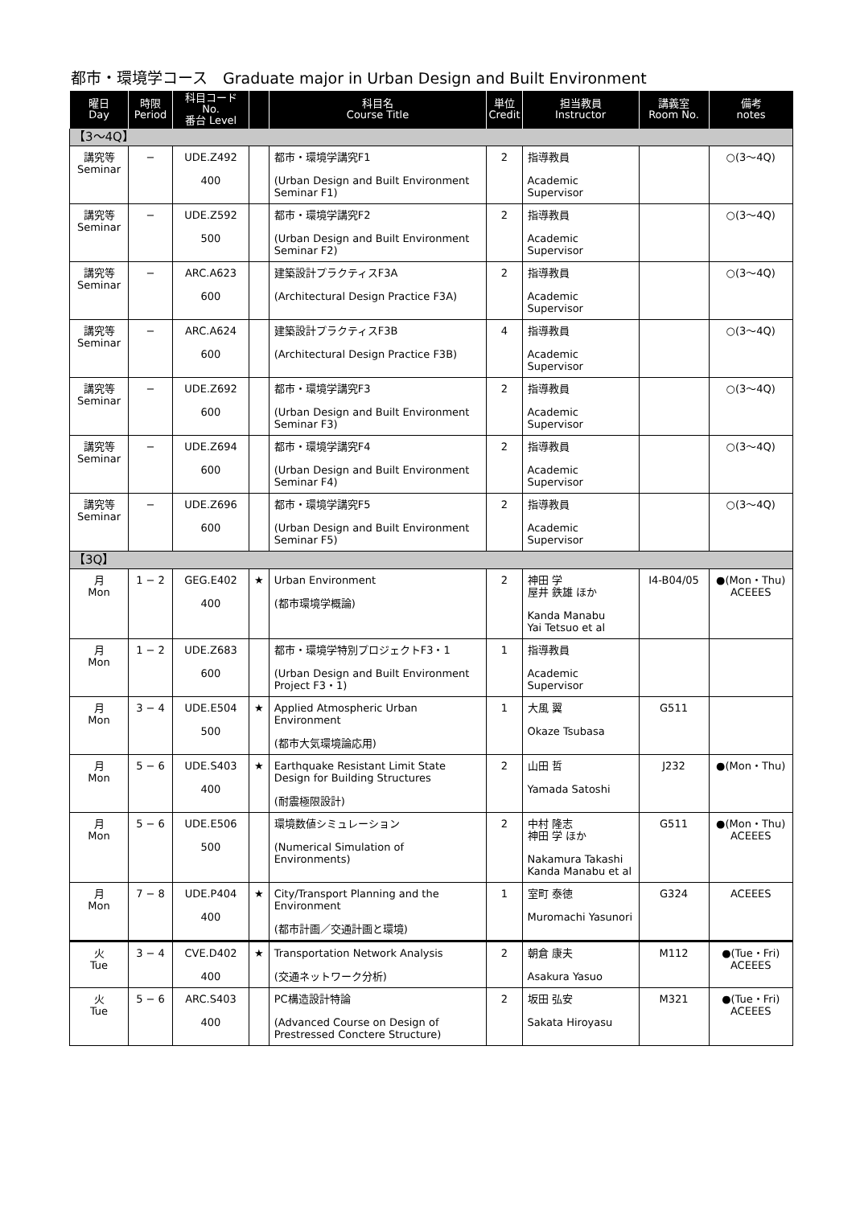都市・環境学コース　Graduate major in Urban Design and Built Environment
| 曜日 Day | 時限 Period | 科目コード No. 番台 Level | | 科目名 Course Title | 単位 Credit | 担当教員 Instructor | 講義室 Room No. | 備考 notes |
| --- | --- | --- | --- | --- | --- | --- | --- | --- |
| 【3〜4Q】 | | | | | | | | |
| 講究等 Seminar | − | UDE.Z492 400 | | 都市・環境学講究F1 (Urban Design and Built Environment Seminar F1) | 2 | 指導教員 Academic Supervisor | | ○(3〜4Q) |
| 講究等 Seminar | − | UDE.Z592 500 | | 都市・環境学講究F2 (Urban Design and Built Environment Seminar F2) | 2 | 指導教員 Academic Supervisor | | ○(3〜4Q) |
| 講究等 Seminar | − | ARC.A623 600 | | 建築設計プラクティスF3A (Architectural Design Practice F3A) | 2 | 指導教員 Academic Supervisor | | ○(3〜4Q) |
| 講究等 Seminar | − | ARC.A624 600 | | 建築設計プラクティスF3B (Architectural Design Practice F3B) | 4 | 指導教員 Academic Supervisor | | ○(3〜4Q) |
| 講究等 Seminar | − | UDE.Z692 600 | | 都市・環境学講究F3 (Urban Design and Built Environment Seminar F3) | 2 | 指導教員 Academic Supervisor | | ○(3〜4Q) |
| 講究等 Seminar | − | UDE.Z694 600 | | 都市・環境学講究F4 (Urban Design and Built Environment Seminar F4) | 2 | 指導教員 Academic Supervisor | | ○(3〜4Q) |
| 講究等 Seminar | − | UDE.Z696 600 | | 都市・環境学講究F5 (Urban Design and Built Environment Seminar F5) | 2 | 指導教員 Academic Supervisor | | ○(3〜4Q) |
| 【3Q】 | | | | | | | | |
| 月 Mon | 1 − 2 | GEG.E402 400 | ★ | Urban Environment (都市環境学概論) | 2 | 神田 学 屋井 鉄雄 ほか Kanda Manabu Yai Tetsuo et al | I4-B04/05 | ●(Mon・Thu) ACEEES |
| 月 Mon | 1 − 2 | UDE.Z683 600 | | 都市・環境学特別プロジェクトF3・1 (Urban Design and Built Environment Project F3・1) | 1 | 指導教員 Academic Supervisor | | |
| 月 Mon | 3 − 4 | UDE.E504 500 | ★ | Applied Atmospheric Urban Environment (都市大気環境論応用) | 1 | 大風 翼 Okaze Tsubasa | G511 | |
| 月 Mon | 5 − 6 | UDE.S403 400 | ★ | Earthquake Resistant Limit State Design for Building Structures (耐震極限設計) | 2 | 山田 哲 Yamada Satoshi | J232 | ●(Mon・Thu) |
| 月 Mon | 5 − 6 | UDE.E506 500 | | 環境数値シミュレーション (Numerical Simulation of Environments) | 2 | 中村 隆志 神田 学 ほか Nakamura Takashi Kanda Manabu et al | G511 | ●(Mon・Thu) ACEEES |
| 月 Mon | 7 − 8 | UDE.P404 400 | ★ | City/Transport Planning and the Environment (都市計画／交通計画と環境) | 1 | 室町 泰徳 Muromachi Yasunori | G324 | ACEEES |
| 火 Tue | 3 − 4 | CVE.D402 400 | ★ | Transportation Network Analysis (交通ネットワーク分析) | 2 | 朝倉 康夫 Asakura Yasuo | M112 | ●(Tue・Fri) ACEEES |
| 火 Tue | 5 − 6 | ARC.S403 400 | | PC構造設計特論 (Advanced Course on Design of Prestressed Conctere Structure) | 2 | 坂田 弘安 Sakata Hiroyasu | M321 | ●(Tue・Fri) ACEEES |